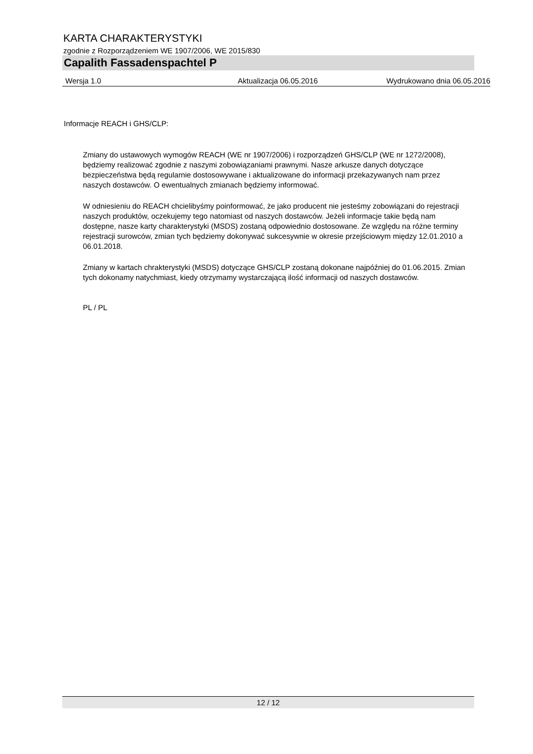KARTA CHARAKTERYSTYKI
zgodnie z Rozporządzeniem WE 1907/2006, WE 2015/830
Capalith Fassadenspachtel P
Wersja 1.0 Aktualizacja 06.05.2016 Wydrukowano dnia 06.05.2016
Informacje REACH i GHS/CLP:
Zmiany do ustawowych wymogów REACH (WE nr 1907/2006) i rozporządzeń GHS/CLP (WE nr 1272/2008), będziemy realizować zgodnie z naszymi zobowiązaniami prawnymi. Nasze arkusze danych dotyczące bezpieczeństwa będą regularnie dostosowywane i aktualizowane do informacji przekazywanych nam przez naszych dostawców. O ewentualnych zmianach będziemy informować.
W odniesieniu do REACH chcielibyśmy poinformować, że jako producent nie jesteśmy zobowiązani do rejestracji naszych produktów, oczekujemy tego natomiast od naszych dostawców. Jeżeli informacje takie będą nam dostępne, nasze karty charakterystyki (MSDS) zostaną odpowiednio dostosowane. Ze względu na różne terminy rejestracji surowców, zmian tych będziemy dokonywać sukcesywnie w okresie przejściowym między 12.01.2010 a 06.01.2018.
Zmiany w kartach chrakterystyki (MSDS) dotyczące GHS/CLP zostaną dokonane najpóźniej do 01.06.2015. Zmian tych dokonamy natychmiast, kiedy otrzymamy wystarczającą ilość informacji od naszych dostawców.
PL / PL
12 / 12